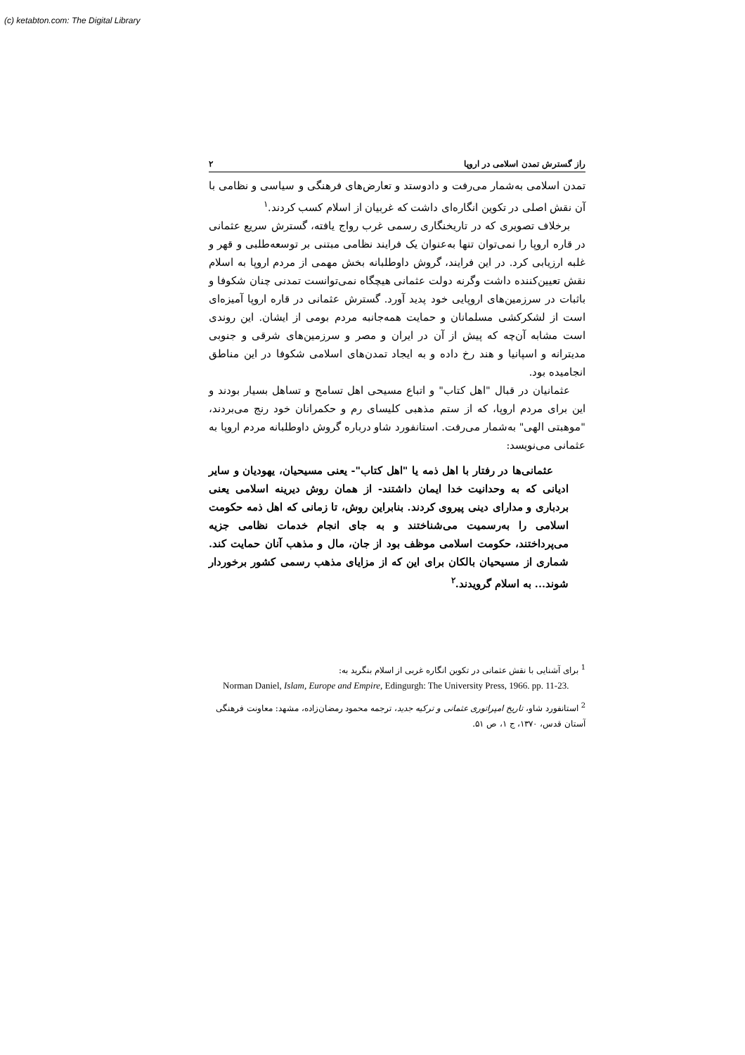(c) ketabton.com: The Digital Library
راز گسترش تمدن اسلامی در اروپا ۲
تمدن اسلامی به‌شمار می‌رفت و دادوستد و تعارض‌های فرهنگی و سیاسی و نظامی با آن نقش اصلی در تکوین انگاره‌ای داشت که غربیان از اسلام کسب کردند.<sup>۱</sup>
برخلاف تصویری که در تاریخنگاری رسمی غرب رواج یافته، گسترش سریع عثمانی در قاره اروپا را نمی‌توان تنها به‌عنوان یک فرایند نظامی مبتنی بر توسعه‌طلبی و قهر و غلبه ارزیابی کرد. در این فرایند، گروش داوطلبانه بخش مهمی از مردم اروپا به اسلام نقش تعیین‌کننده داشت وگرنه دولت عثمانی هیچگاه نمی‌توانست تمدنی چنان شکوفا و باثبات در سرزمین‌های اروپایی خود پدید آورد. گسترش عثمانی در قاره اروپا آمیزه‌ای است از لشکرکشی مسلمانان و حمایت همه‌جانبه مردم بومی از ایشان. این روندی است مشابه آن‌چه که پیش از آن در ایران و مصر و سرزمین‌های شرقی و جنوبی مدیترانه و اسپانیا و هند رخ داده و به ایجاد تمدن‌های اسلامی شکوفا در این مناطق انجامیده بود.
عثمانیان در قبال "اهل کتاب" و اتباع مسیحی اهل تسامح و تساهل بسیار بودند و این برای مردم اروپا، که از ستم مذهبی کلیسای رم و حکمرانان خود رنج می‌بردند، "موهبتی الهی" به‌شمار می‌رفت. استانفورد شاو درباره گروش داوطلبانه مردم اروپا به عثمانی می‌نویسد:
عثمانی‌ها در رفتار با اهل ذمه یا "اهل کتاب"- یعنی مسیحیان، یهودیان و سایر ادیانی که به وحدانیت خدا ایمان داشتند- از همان روش دیرینه اسلامی یعنی بردباری و مدارای دینی پیروی کردند. بنابراین روش، تا زمانی که اهل ذمه حکومت اسلامی را به‌رسمیت می‌شناختند و به جای انجام خدمات نظامی جزیه می‌پرداختند، حکومت اسلامی موظف بود از جان، مال و مذهب آنان حمایت کند. شماری از مسیحیان بالکان برای این که از مزایای مذهب رسمی کشور برخوردار شوند... به اسلام گرویدند.<sup>۲</sup>
<sup>1</sup> برای آشنایی با نقش عثمانی در تکوین انگاره غربی از اسلام بنگرید به:
Norman Daniel, Islam, Europe and Empire, Edingurgh: The University Press, 1966. pp. 11-23.
<sup>2</sup> استانفورد شاو، تاریخ امپراتوری عثمانی و ترکیه جدید، ترجمه محمود رمضان‌زاده، مشهد: معاونت فرهنگی آستان قدس، ۱۳۷۰، ج ۱، ص ۵۱.